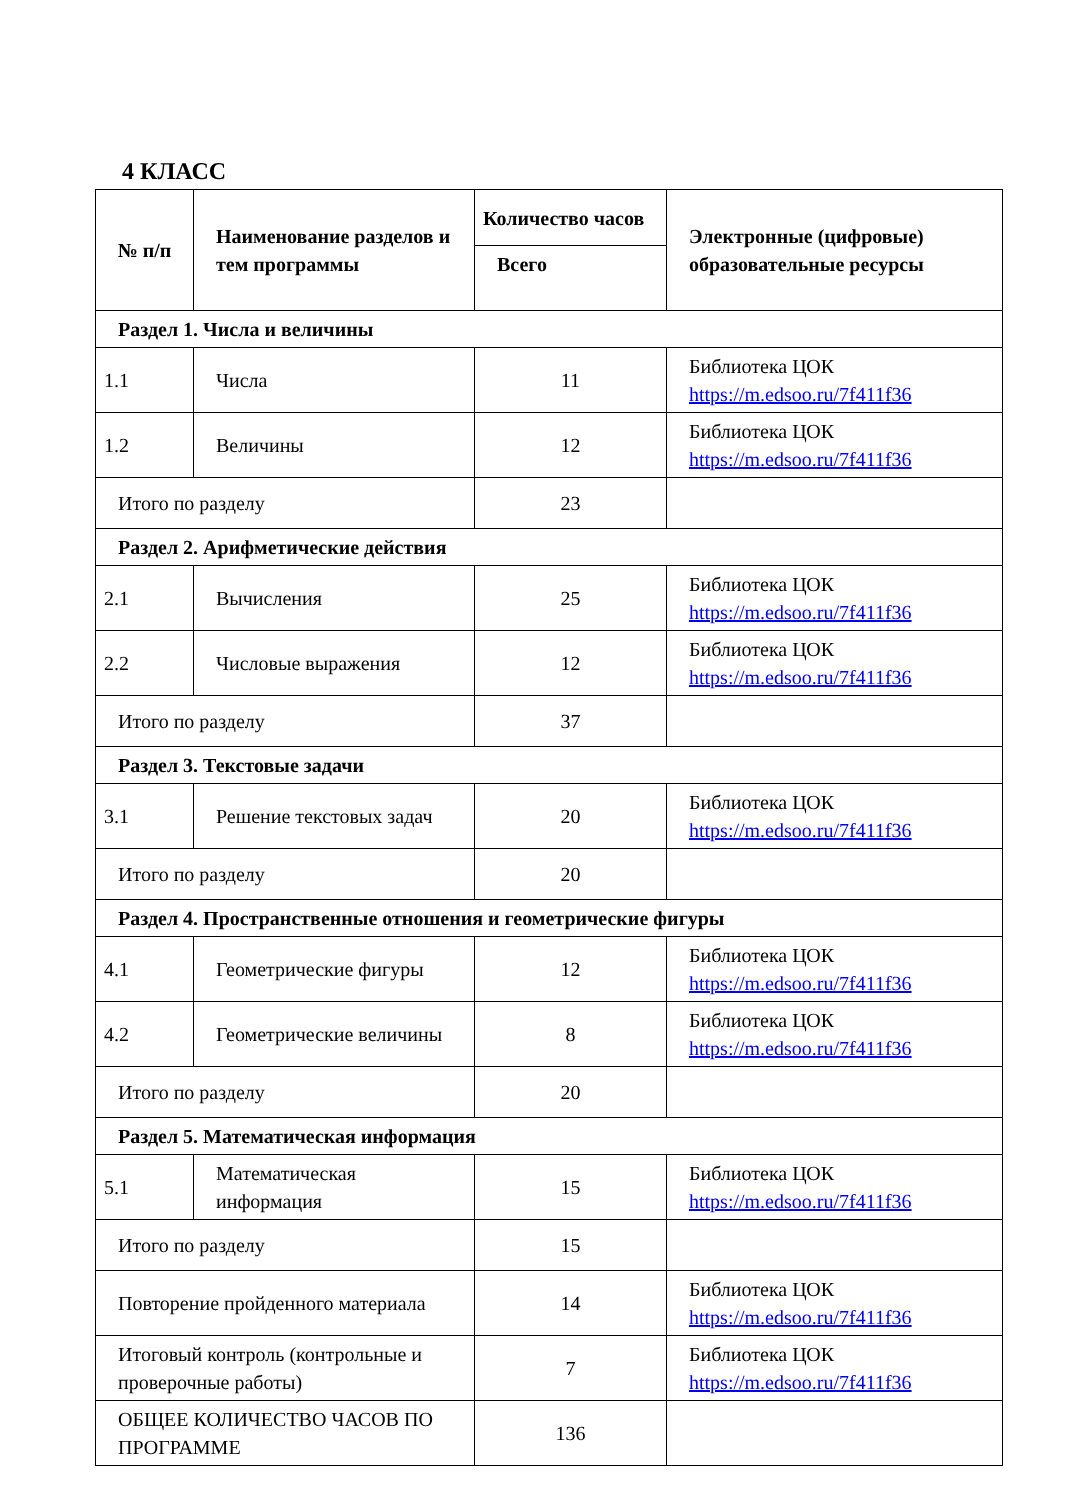4 КЛАСС
| № п/п | Наименование разделов и тем программы | Количество часов | Электронные (цифровые) образовательные ресурсы |
| --- | --- | --- | --- |
| | | Всего | |
| Раздел 1. Числа и величины | | | |
| 1.1 | Числа | 11 | Библиотека ЦОК https://m.edsoo.ru/7f411f36 |
| 1.2 | Величины | 12 | Библиотека ЦОК https://m.edsoo.ru/7f411f36 |
| Итого по разделу | | 23 | |
| Раздел 2. Арифметические действия | | | |
| 2.1 | Вычисления | 25 | Библиотека ЦОК https://m.edsoo.ru/7f411f36 |
| 2.2 | Числовые выражения | 12 | Библиотека ЦОК https://m.edsoo.ru/7f411f36 |
| Итого по разделу | | 37 | |
| Раздел 3. Текстовые задачи | | | |
| 3.1 | Решение текстовых задач | 20 | Библиотека ЦОК https://m.edsoo.ru/7f411f36 |
| Итого по разделу | | 20 | |
| Раздел 4. Пространственные отношения и геометрические фигуры | | | |
| 4.1 | Геометрические фигуры | 12 | Библиотека ЦОК https://m.edsoo.ru/7f411f36 |
| 4.2 | Геометрические величины | 8 | Библиотека ЦОК https://m.edsoo.ru/7f411f36 |
| Итого по разделу | | 20 | |
| Раздел 5. Математическая информация | | | |
| 5.1 | Математическая информация | 15 | Библиотека ЦОК https://m.edsoo.ru/7f411f36 |
| Итого по разделу | | 15 | |
| Повторение пройденного материала | | 14 | Библиотека ЦОК https://m.edsoo.ru/7f411f36 |
| Итоговый контроль (контрольные и проверочные работы) | | 7 | Библиотека ЦОК https://m.edsoo.ru/7f411f36 |
| ОБЩЕЕ КОЛИЧЕСТВО ЧАСОВ ПО ПРОГРАММЕ | | 136 | |